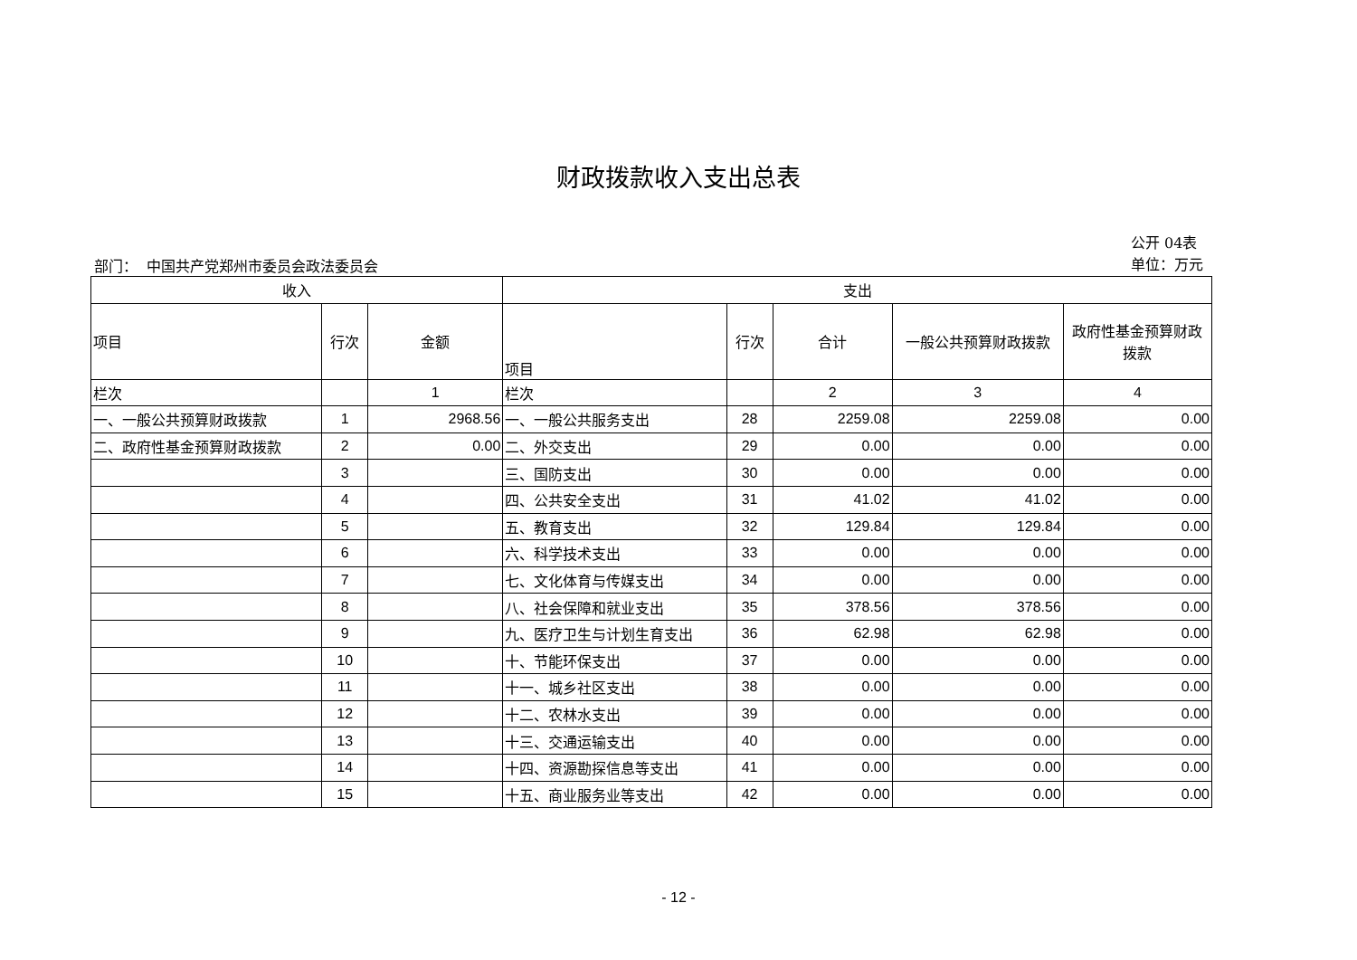财政拨款收入支出总表
部门： 中国共产党郑州市委员会政法委员会
公开 04表
单位：万元
| 收入 | | | 支出 | | | | |
| --- | --- | --- | --- | --- | --- | --- | --- |
| 项目 | 行次 | 金额 | 项目 | 行次 | 合计 | 一般公共预算财政拨款 | 政府性基金预算财政拨款 |
| 栏次 | | 1 | 栏次 | | 2 | 3 | 4 |
| 一、一般公共预算财政拨款 | 1 | 2968.56 | 一、一般公共服务支出 | 28 | 2259.08 | 2259.08 | 0.00 |
| 二、政府性基金预算财政拨款 | 2 | 0.00 | 二、外交支出 | 29 | 0.00 | 0.00 | 0.00 |
| | 3 | | 三、国防支出 | 30 | 0.00 | 0.00 | 0.00 |
| | 4 | | 四、公共安全支出 | 31 | 41.02 | 41.02 | 0.00 |
| | 5 | | 五、教育支出 | 32 | 129.84 | 129.84 | 0.00 |
| | 6 | | 六、科学技术支出 | 33 | 0.00 | 0.00 | 0.00 |
| | 7 | | 七、文化体育与传媒支出 | 34 | 0.00 | 0.00 | 0.00 |
| | 8 | | 八、社会保障和就业支出 | 35 | 378.56 | 378.56 | 0.00 |
| | 9 | | 九、医疗卫生与计划生育支出 | 36 | 62.98 | 62.98 | 0.00 |
| | 10 | | 十、节能环保支出 | 37 | 0.00 | 0.00 | 0.00 |
| | 11 | | 十一、城乡社区支出 | 38 | 0.00 | 0.00 | 0.00 |
| | 12 | | 十二、农林水支出 | 39 | 0.00 | 0.00 | 0.00 |
| | 13 | | 十三、交通运输支出 | 40 | 0.00 | 0.00 | 0.00 |
| | 14 | | 十四、资源勘探信息等支出 | 41 | 0.00 | 0.00 | 0.00 |
| | 15 | | 十五、商业服务业等支出 | 42 | 0.00 | 0.00 | 0.00 |
- 12 -